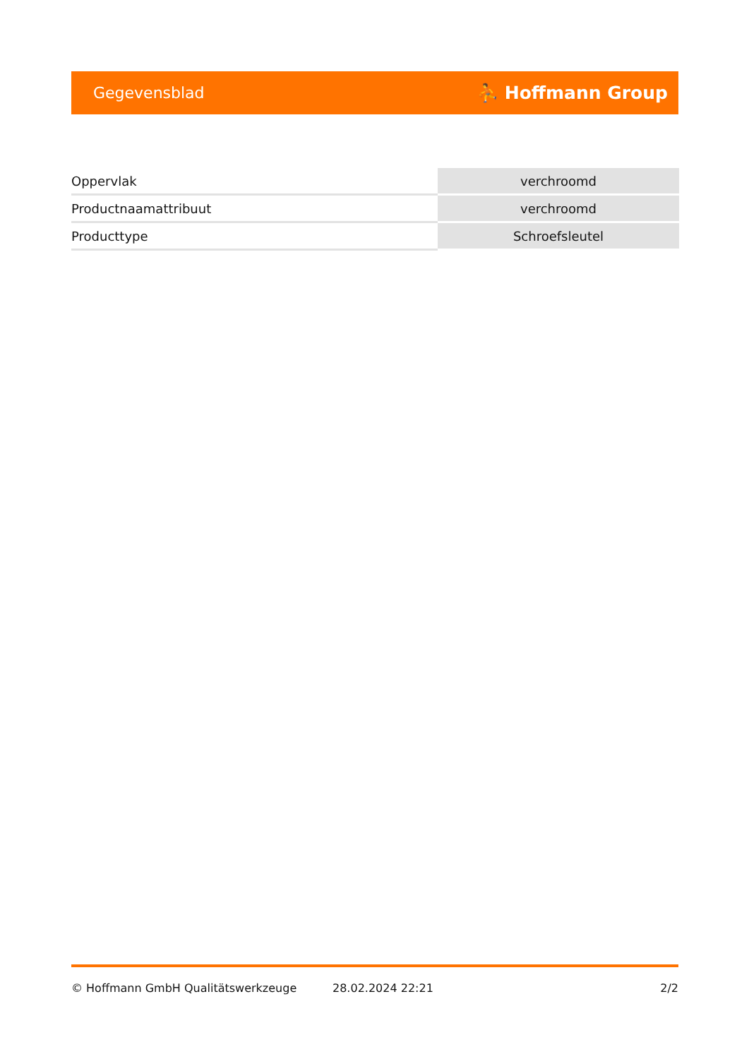Gegevensblad ⛹ Hoffmann Group
| Oppervlak | verchroomd |
| Productnaamattribuut | verchroomd |
| Producttype | Schroefsleutel |
© Hoffmann GmbH Qualitätswerkzeuge 28.02.2024 22:21 2/2